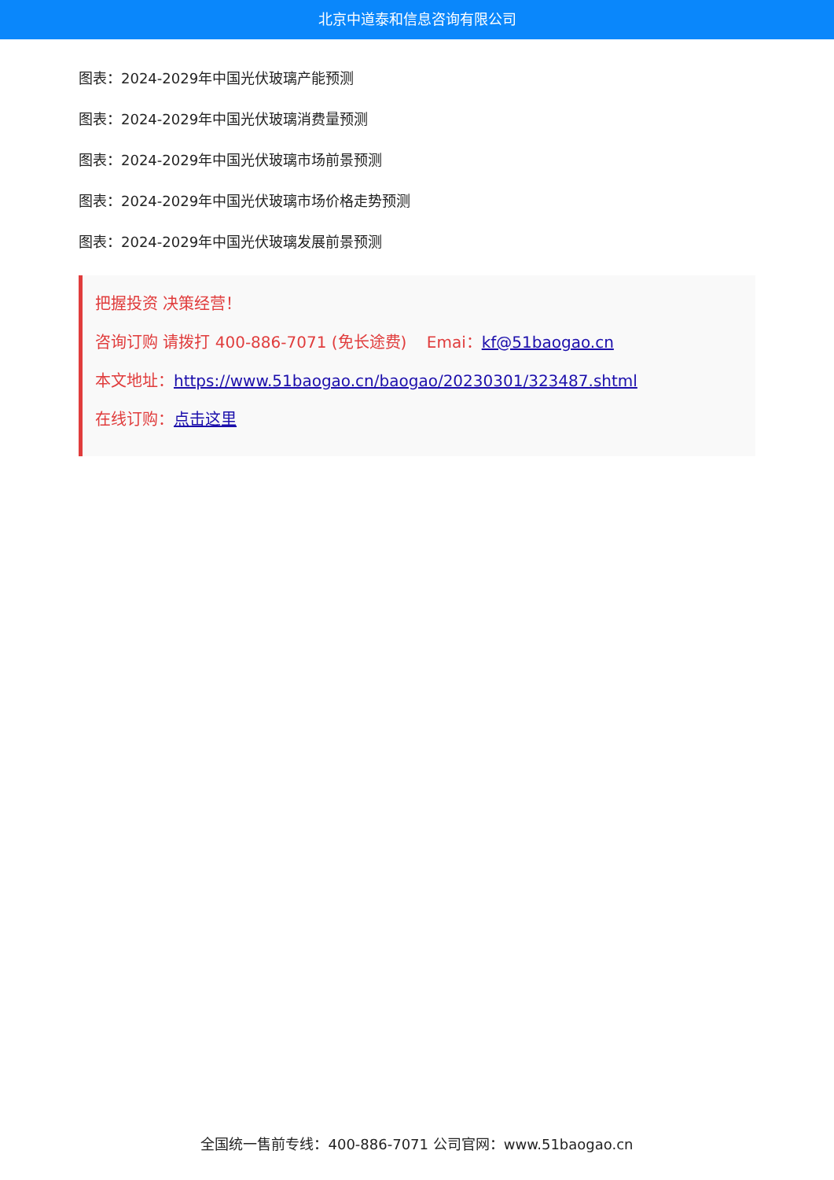北京中道泰和信息咨询有限公司
图表：2024-2029年中国光伏玻璃产能预测
图表：2024-2029年中国光伏玻璃消费量预测
图表：2024-2029年中国光伏玻璃市场前景预测
图表：2024-2029年中国光伏玻璃市场价格走势预测
图表：2024-2029年中国光伏玻璃发展前景预测
把握投资 决策经营！
咨询订购 请拨打 400-886-7071 (免长途费) Emai：kf@51baogao.cn
本文地址：https://www.51baogao.cn/baogao/20230301/323487.shtml
在线订购：点击这里
全国统一售前专线：400-886-7071 公司官网：www.51baogao.cn